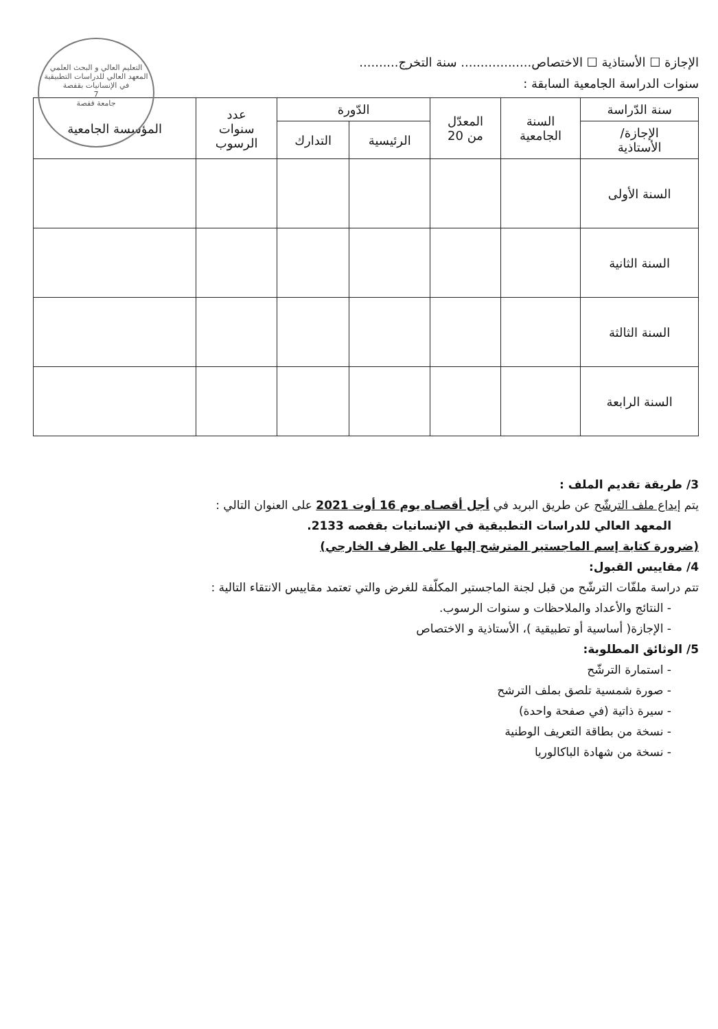التعليم العالي و البحث العلمي
المعهد العالي للدراسات التطبيقية في الإنسانيات بقفصة
7
جامعة قفصة
الإجازة ☐ الأستاذية ☐ الاختصاص.................. سنة التخرج..........
سنوات الدراسة الجامعية السابقة :
| سنة الدّراسة | السنة الجامعية | المعدّل من 20 | الدّورة | | عدد سنوات الرسوب | المؤسسة الجامعية |
| --- | --- | --- | --- | --- | --- | --- |
| الإجازة/ الأستاذية | | | الرئيسية | التدارك | | |
| السنة الأولى | | | | | | |
| السنة الثانية | | | | | | |
| السنة الثالثة | | | | | | |
| السنة الرابعة | | | | | | |
3/ طريقة تقديم الملف :
يتم إيداع ملف الترشّح عن طريق البريد في أجل أقصـاه يوم 16 أوت 2021 على العنوان التالي :
المعهد العالي للدراسات التطبيقية في الإنسانيات بقفصه 2133.
(ضرورة كتابة إسم الماجستير المترشح إليها على الظرف الخارجي)
4/ مقاييس القبول:
تتم دراسة ملفّات الترشّح من قبل لجنة الماجستير المكلّفة للغرض والتي تعتمد مقاييس الانتقاء التالية :
- النتائج والأعداد والملاحظات و سنوات الرسوب.
- الإجازة( أساسية أو تطبيقية )، الأستاذية و الاختصاص
5/ الوثائق المطلوبة:
- استمارة الترشّح
- صورة شمسية تلصق بملف الترشح
- سيرة ذاتية (في صفحة واحدة)
- نسخة من بطاقة التعريف الوطنية
- نسخة من شهادة الباكالوريا